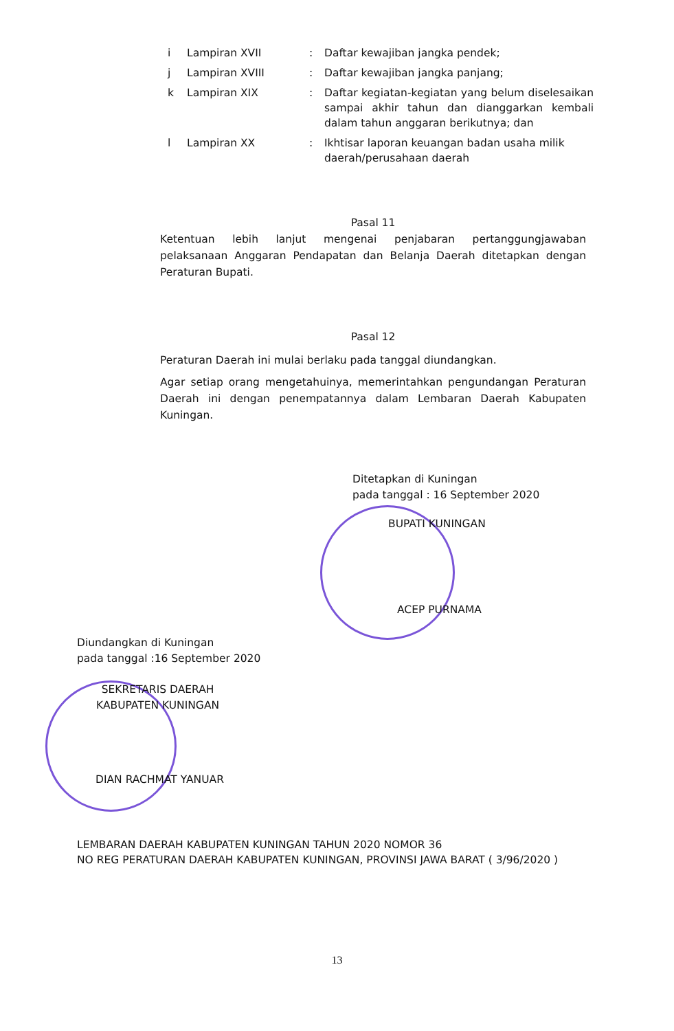| i | Lampiran XVII | : | Daftar kewajiban jangka pendek; |
| j | Lampiran XVIII | : | Daftar kewajiban jangka panjang; |
| k | Lampiran XIX | : | Daftar kegiatan-kegiatan yang belum diselesaikan sampai akhir tahun dan dianggarkan kembali dalam tahun anggaran berikutnya; dan |
| l | Lampiran XX | : | Ikhtisar laporan keuangan badan usaha milik daerah/perusahaan daerah |
Pasal 11
Ketentuan lebih lanjut mengenai penjabaran pertanggungjawaban pelaksanaan Anggaran Pendapatan dan Belanja Daerah ditetapkan dengan Peraturan Bupati.
Pasal 12
Peraturan Daerah ini mulai berlaku pada tanggal diundangkan.
Agar setiap orang mengetahuinya, memerintahkan pengundangan Peraturan Daerah ini dengan penempatannya dalam Lembaran Daerah Kabupaten Kuningan.
Ditetapkan di Kuningan
pada tanggal : 16 September 2020
BUPATI KUNINGAN
ACEP PURNAMA
Diundangkan di Kuningan
pada tanggal :16 September 2020
SEKRETARIS DAERAH
KABUPATEN KUNINGAN
DIAN RACHMAT YANUAR
LEMBARAN DAERAH KABUPATEN KUNINGAN TAHUN 2020 NOMOR 36
NO REG PERATURAN DAERAH KABUPATEN KUNINGAN, PROVINSI JAWA BARAT ( 3/96/2020 )
13